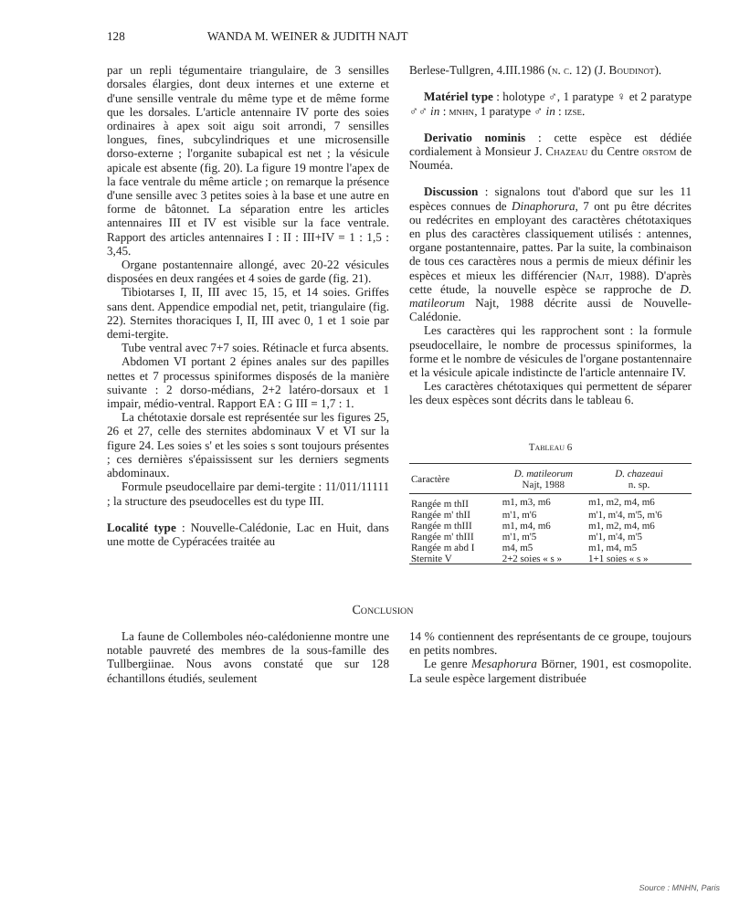128 WANDA M. WEINER & JUDITH NAJT
par un repli tégumentaire triangulaire, de 3 sensilles dorsales élargies, dont deux internes et une externe et d'une sensille ventrale du même type et de même forme que les dorsales. L'article antennaire IV porte des soies ordinaires à apex soit aigu soit arrondi, 7 sensilles longues, fines, subcylindriques et une microsensille dorso-externe ; l'organite subapical est net ; la vésicule apicale est absente (fig. 20). La figure 19 montre l'apex de la face ventrale du même article ; on remarque la présence d'une sensille avec 3 petites soies à la base et une autre en forme de bâtonnet. La séparation entre les articles antennaires III et IV est visible sur la face ventrale. Rapport des articles antennaires I : II : III+IV = 1 : 1,5 : 3,45.
Organe postantennaire allongé, avec 20-22 vésicules disposées en deux rangées et 4 soies de garde (fig. 21).
Tibiotarses I, II, III avec 15, 15, et 14 soies. Griffes sans dent. Appendice empodial net, petit, triangulaire (fig. 22). Sternites thoraciques I, II, III avec 0, 1 et 1 soie par demi-tergite.
Tube ventral avec 7+7 soies. Rétinacle et furca absents.
Abdomen VI portant 2 épines anales sur des papilles nettes et 7 processus spiniformes disposés de la manière suivante : 2 dorso-médians, 2+2 latéro-dorsaux et 1 impair, médio-ventral. Rapport EA : G III = 1,7 : 1.
La chétotaxie dorsale est représentée sur les figures 25, 26 et 27, celle des sternites abdominaux V et VI sur la figure 24. Les soies s' et les soies s sont toujours présentes ; ces dernières s'épaississent sur les derniers segments abdominaux.
Formule pseudocellaire par demi-tergite : 11/011/11111 ; la structure des pseudocelles est du type III.
Localité type : Nouvelle-Calédonie, Lac en Huit, dans une motte de Cypéracées traitée au
Berlese-Tullgren, 4.III.1986 (n. c. 12) (J. Boudinot).
Matériel type : holotype ♂, 1 paratype ♀ et 2 paratype ♂♂ in : mnhn, 1 paratype ♂ in : izse.
Derivatio nominis : cette espèce est dédiée cordialement à Monsieur J. Chazeau du Centre orstom de Nouméa.
Discussion : signalons tout d'abord que sur les 11 espèces connues de Dinaphorura, 7 ont pu être décrites ou redécrites en employant des caractères chétotaxiques en plus des caractères classiquement utilisés : antennes, organe postantennaire, pattes. Par la suite, la combinaison de tous ces caractères nous a permis de mieux définir les espèces et mieux les différencier (Najt, 1988). D'après cette étude, la nouvelle espèce se rapproche de D. matileorum Najt, 1988 décrite aussi de Nouvelle-Calédonie.
Les caractères qui les rapprochent sont : la formule pseudocellaire, le nombre de processus spiniformes, la forme et le nombre de vésicules de l'organe postantennaire et la vésicule apicale indistincte de l'article antennaire IV.
Les caractères chétotaxiques qui permettent de séparer les deux espèces sont décrits dans le tableau 6.
Tableau 6
| Caractère | D. matileorum Najt, 1988 | D. chazeaui n. sp. |
| --- | --- | --- |
| Rangée m thII | m1, m3, m6 | m1, m2, m4, m6 |
| Rangée m' thII | m'1, m'6 | m'1, m'4, m'5, m'6 |
| Rangée m thIII | m1, m4, m6 | m1, m2, m4, m6 |
| Rangée m' thIII | m'1, m'5 | m'1, m'4, m'5 |
| Rangée m abd I | m4, m5 | m1, m4, m5 |
| Sternite V | 2+2 soies « s » | 1+1 soies « s » |
Conclusion
La faune de Collemboles néo-calédonienne montre une notable pauvreté des membres de la sous-famille des Tullbergiinae. Nous avons constaté que sur 128 échantillons étudiés, seulement
14 % contiennent des représentants de ce groupe, toujours en petits nombres.
Le genre Mesaphorura Börner, 1901, est cosmopolite. La seule espèce largement distribuée
Source : MNHN, Paris